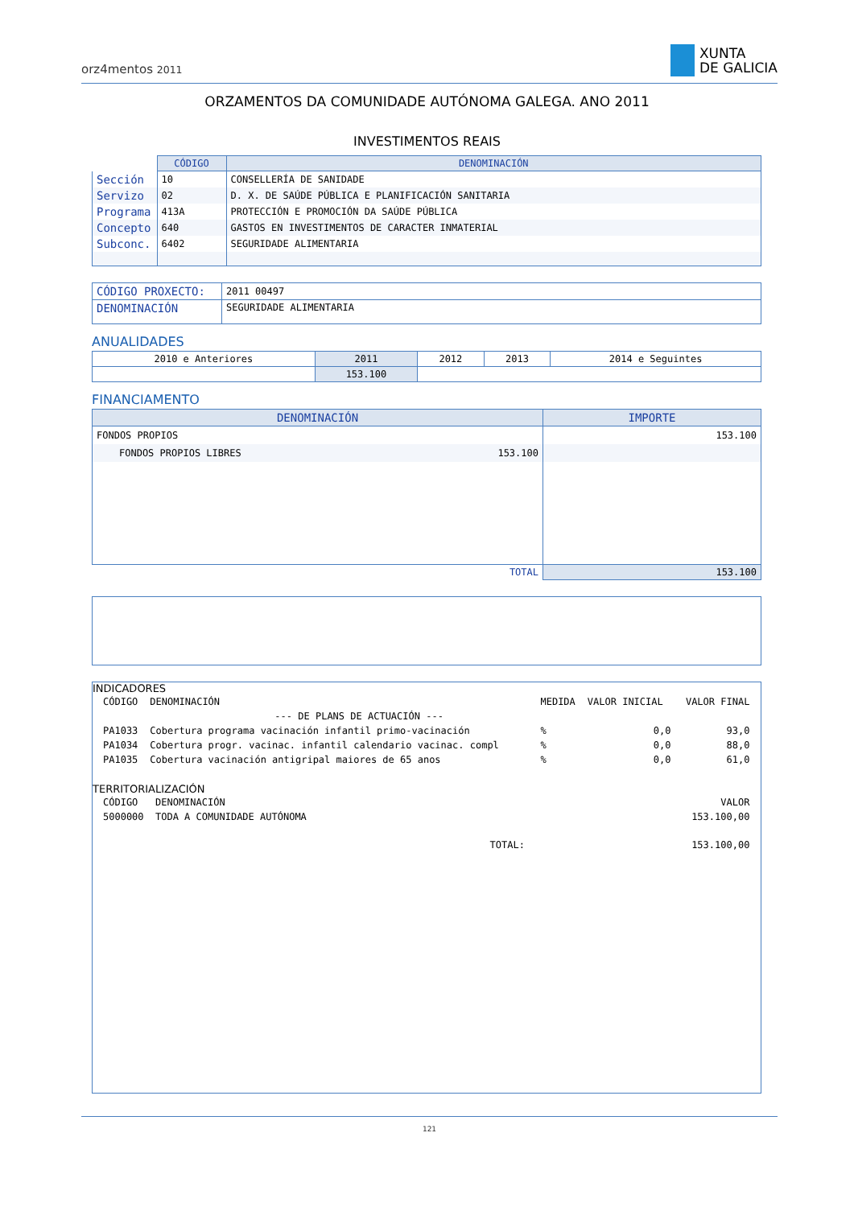orz4mentos 2011
XUNTA
DE GALICIA
ORZAMENTOS DA COMUNIDADE AUTÓNOMA GALEGA. ANO 2011
INVESTIMENTOS REAIS
| | CÓDIGO | DENOMINACIÓN |
| Sección | 10 | CONSELLERÍA DE SANIDADE |
| Servizo | 02 | D. X. DE SAÚDE PÚBLICA E PLANIFICACIÓN SANITARIA |
| Programa | 413A | PROTECCIÓN E PROMOCIÓN DA SAÚDE PÚBLICA |
| Concepto | 640 | GASTOS EN INVESTIMENTOS DE CARACTER INMATERIAL |
| Subconc. | 6402 | SEGURIDADE ALIMENTARIA |
| CÓDIGO PROXECTO: | 2011 00497 |
| DENOMINACIÓN | SEGURIDADE ALIMENTARIA |
ANUALIDADES
| 2010 e Anteriores | 2011 | 2012 | 2013 | 2014 e Seguintes |
| | 153.100 | | | |
FINANCIAMENTO
| DENOMINACIÓN | | IMPORTE |
| --- | --- | --- |
| FONDOS PROPIOS | | 153.100 |
| FONDOS PROPIOS LIBRES | 153.100 | |
| | TOTAL | 153.100 |
INDICADORES
| CÓDIGO | DENOMINACIÓN | MEDIDA | VALOR INICIAL | VALOR FINAL |
| | --- DE PLANS DE ACTUACIÓN --- | | | |
| PA1033 | Cobertura programa vacinación infantil primo-vacinación | % | 0,0 | 93,0 |
| PA1034 | Cobertura progr. vacinac. infantil calendario vacinac. compl | % | 0,0 | 88,0 |
| PA1035 | Cobertura vacinación antigripal maiores de 65 anos | % | 0,0 | 61,0 |
TERRITORIALIZACIÓN
| CÓDIGO | DENOMINACIÓN | | VALOR |
| 5000000 | TODA A COMUNIDADE AUTÓNOMA | | 153.100,00 |
| | | TOTAL: | 153.100,00 |
121